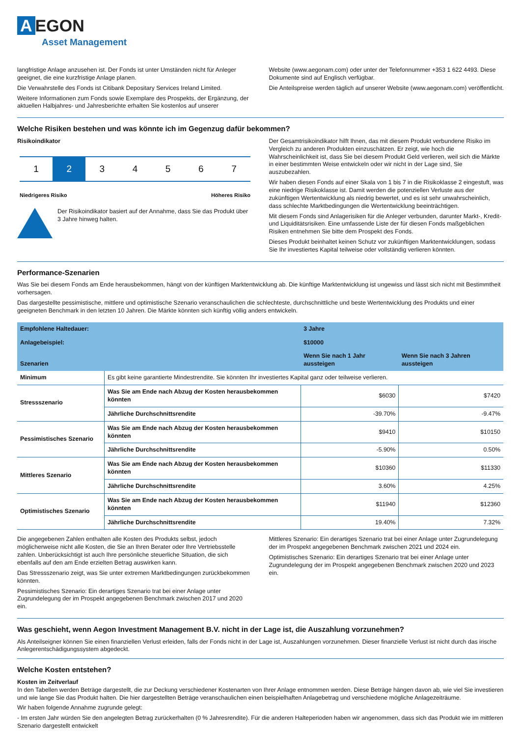A EGON
Asset Management
langfristige Anlage anzusehen ist. Der Fonds ist unter Umständen nicht für Anleger geeignet, die eine kurzfristige Anlage planen.
Die Verwahrstelle des Fonds ist Citibank Depositary Services Ireland Limited.
Weitere Informationen zum Fonds sowie Exemplare des Prospekts, der Ergänzung, der aktuellen Halbjahres- und Jahresberichte erhalten Sie kostenlos auf unserer
Website (www.aegonam.com) oder unter der Telefonnummer +353 1 622 4493. Diese Dokumente sind auf Englisch verfügbar.
Die Anteilspreise werden täglich auf unserer Website (www.aegonam.com) veröffentlicht.
Welche Risiken bestehen und was könnte ich im Gegenzug dafür bekommen?
Risikoindikator
1 2 3 4 5 6 7
Niedrigeres Risiko Höheres Risiko
Der Risikoindikator basiert auf der Annahme, dass Sie das Produkt über 3 Jahre hinweg halten.
Der Gesamtrisikoindikator hilft Ihnen, das mit diesem Produkt verbundene Risiko im Vergleich zu anderen Produkten einzuschätzen. Er zeigt, wie hoch die Wahrscheinlichkeit ist, dass Sie bei diesem Produkt Geld verlieren, weil sich die Märkte in einer bestimmten Weise entwickeln oder wir nicht in der Lage sind, Sie auszubezahlen.
Wir haben diesen Fonds auf einer Skala von 1 bis 7 in die Risikoklasse 2 eingestuft, was eine niedrige Risikoklasse ist. Damit werden die potenziellen Verluste aus der zukünftigen Wertentwicklung als niedrig bewertet, und es ist sehr unwahrscheinlich, dass schlechte Marktbedingungen die Wertentwicklung beeinträchtigen.
Mit diesem Fonds sind Anlagerisiken für die Anleger verbunden, darunter Markt-, Kredit- und Liquiditätsrisiken. Eine umfassende Liste der für diesen Fonds maßgeblichen Risiken entnehmen Sie bitte dem Prospekt des Fonds.
Dieses Produkt beinhaltet keinen Schutz vor zukünftigen Marktentwicklungen, sodass Sie Ihr investiertes Kapital teilweise oder vollständig verlieren könnten.
Performance-Szenarien
Was Sie bei diesem Fonds am Ende herausbekommen, hängt von der künftigen Marktentwicklung ab. Die künftige Marktentwicklung ist ungewiss und lässt sich nicht mit Bestimmtheit vorhersagen.
Das dargestellte pessimistische, mittlere und optimistische Szenario veranschaulichen die schlechteste, durchschnittliche und beste Wertentwicklung des Produkts und einer geeigneten Benchmark in den letzten 10 Jahren. Die Märkte könnten sich künftig völlig anders entwickeln.
| Empfohlene Haltedauer: | | 3 Jahre | |
| --- | --- | --- | --- |
| Anlagebeispiel: | | $10000 | |
| Szenarien | | Wenn Sie nach 1 Jahr aussteigen | Wenn Sie nach 3 Jahren aussteigen |
| Minimum | Es gibt keine garantierte Mindestrendite. Sie könnten Ihr investiertes Kapital ganz oder teilweise verlieren. | | |
| Stressszenario | Was Sie am Ende nach Abzug der Kosten herausbekommen könnten | $6030 | $7420 |
| | Jährliche Durchschnittsrendite | -39.70% | -9.47% |
| Pessimistisches Szenario | Was Sie am Ende nach Abzug der Kosten herausbekommen könnten | $9410 | $10150 |
| | Jährliche Durchschnittsrendite | -5.90% | 0.50% |
| Mittleres Szenario | Was Sie am Ende nach Abzug der Kosten herausbekommen könnten | $10360 | $11330 |
| | Jährliche Durchschnittsrendite | 3.60% | 4.25% |
| Optimistisches Szenario | Was Sie am Ende nach Abzug der Kosten herausbekommen könnten | $11940 | $12360 |
| | Jährliche Durchschnittsrendite | 19.40% | 7.32% |
Die angegebenen Zahlen enthalten alle Kosten des Produkts selbst, jedoch möglicherweise nicht alle Kosten, die Sie an Ihren Berater oder Ihre Vertriebsstelle zahlen. Unberücksichtigt ist auch Ihre persönliche steuerliche Situation, die sich ebenfalls auf den am Ende erzielten Betrag auswirken kann.
Das Stressszenario zeigt, was Sie unter extremen Marktbedingungen zurückbekommen könnten.
Pessimistisches Szenario: Ein derartiges Szenario trat bei einer Anlage unter Zugrundelegung der im Prospekt angegebenen Benchmark zwischen 2017 und 2020 ein.
Mittleres Szenario: Ein derartiges Szenario trat bei einer Anlage unter Zugrundelegung der im Prospekt angegebenen Benchmark zwischen 2021 und 2024 ein.
Optimistisches Szenario: Ein derartiges Szenario trat bei einer Anlage unter Zugrundelegung der im Prospekt angegebenen Benchmark zwischen 2020 und 2023 ein.
Was geschieht, wenn Aegon Investment Management B.V. nicht in der Lage ist, die Auszahlung vorzunehmen?
Als Anteilseigner können Sie einen finanziellen Verlust erleiden, falls der Fonds nicht in der Lage ist, Auszahlungen vorzunehmen. Dieser finanzielle Verlust ist nicht durch das irische Anlegerentschädigungssystem abgedeckt.
Welche Kosten entstehen?
Kosten im Zeitverlauf
In den Tabellen werden Beträge dargestellt, die zur Deckung verschiedener Kostenarten von Ihrer Anlage entnommen werden. Diese Beträge hängen davon ab, wie viel Sie investieren und wie lange Sie das Produkt halten. Die hier dargestellten Beträge veranschaulichen einen beispielhaften Anlagebetrag und verschiedene mögliche Anlagezeiträume.
Wir haben folgende Annahme zugrunde gelegt:
- Im ersten Jahr würden Sie den angelegten Betrag zurückerhalten (0 % Jahresrendite). Für die anderen Halteperioden haben wir angenommen, dass sich das Produkt wie im mittleren Szenario dargestellt entwickelt